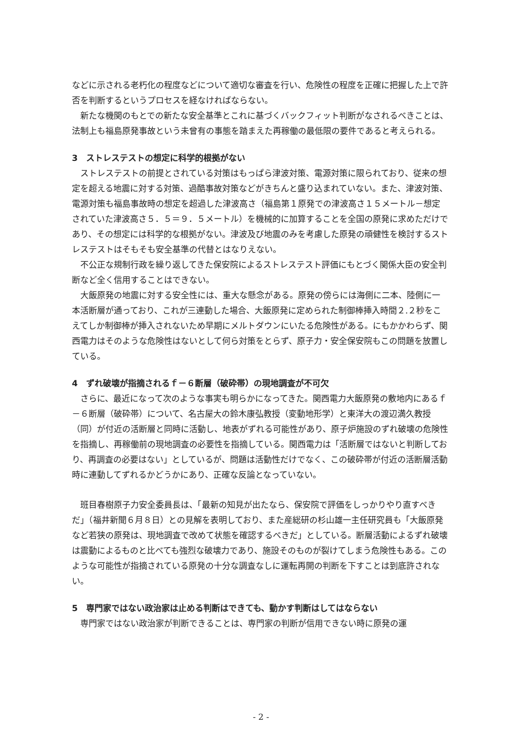などに示される老朽化の程度などについて適切な審査を行い、危険性の程度を正確に把握した上で許否を判断するというプロセスを経なければならない。
新たな機関のもとでの新たな安全基準とこれに基づくバックフィット判断がなされるべきことは、法制上も福島原発事故という未曾有の事態を踏まえた再稼働の最低限の要件であると考えられる。
3　ストレステストの想定に科学的根拠がない
ストレステストの前提とされている対策はもっぱら津波対策、電源対策に限られており、従来の想定を超える地震に対する対策、過酷事故対策などがきちんと盛り込まれていない。また、津波対策、電源対策も福島事故時の想定を超過した津波高さ（福島第１原発での津波高さ１５メートル－想定されていた津波高さ５．５＝９．５メートル）を機械的に加算することを全国の原発に求めただけであり、その想定には科学的な根拠がない。津波及び地震のみを考慮した原発の頑健性を検討するストレステストはそもそも安全基準の代替とはなりえない。
不公正な規制行政を繰り返してきた保安院によるストレステスト評価にもとづく関係大臣の安全判断など全く信用することはできない。
大飯原発の地震に対する安全性には、重大な懸念がある。原発の傍らには海側に二本、陸側に一本活断層が通っており、これが三連動した場合、大飯原発に定められた制御棒挿入時間２.２秒をこえてしか制御棒が挿入されないため早期にメルトダウンにいたる危険性がある。にもかかわらず、関西電力はそのような危険性はないとして何ら対策をとらず、原子力・安全保安院もこの問題を放置している。
4　ずれ破壊が指摘されるｆ－６断層（破砕帯）の現地調査が不可欠
さらに、最近になって次のような事実も明らかになってきた。関西電力大飯原発の敷地内にあるｆ－６断層（破砕帯）について、名古屋大の鈴木康弘教授（変動地形学）と東洋大の渡辺満久教授（同）が付近の活断層と同時に活動し、地表がずれる可能性があり、原子炉施設のずれ破壊の危険性を指摘し、再稼働前の現地調査の必要性を指摘している。関西電力は「活断層ではないと判断しており、再調査の必要はない」としているが、問題は活動性だけでなく、この破砕帯が付近の活断層活動時に連動してずれるかどうかにあり、正確な反論となっていない。
班目春樹原子力安全委員長は、「最新の知見が出たなら、保安院で評価をしっかりやり直すべきだ」（福井新聞６月８日）との見解を表明しており、また産総研の杉山雄一主任研究員も「大飯原発など若狭の原発は、現地調査で改めて状態を確認するべきだ」としている。断層活動によるずれ破壊は震動によるものと比べても強烈な破壊力であり、施設そのものが裂けてしまう危険性もある。このような可能性が指摘されている原発の十分な調査なしに運転再開の判断を下すことは到底許されない。
5　専門家ではない政治家は止める判断はできても、動かす判断はしてはならない
専門家ではない政治家が判断できることは、専門家の判断が信用できない時に原発の運
- 2 -